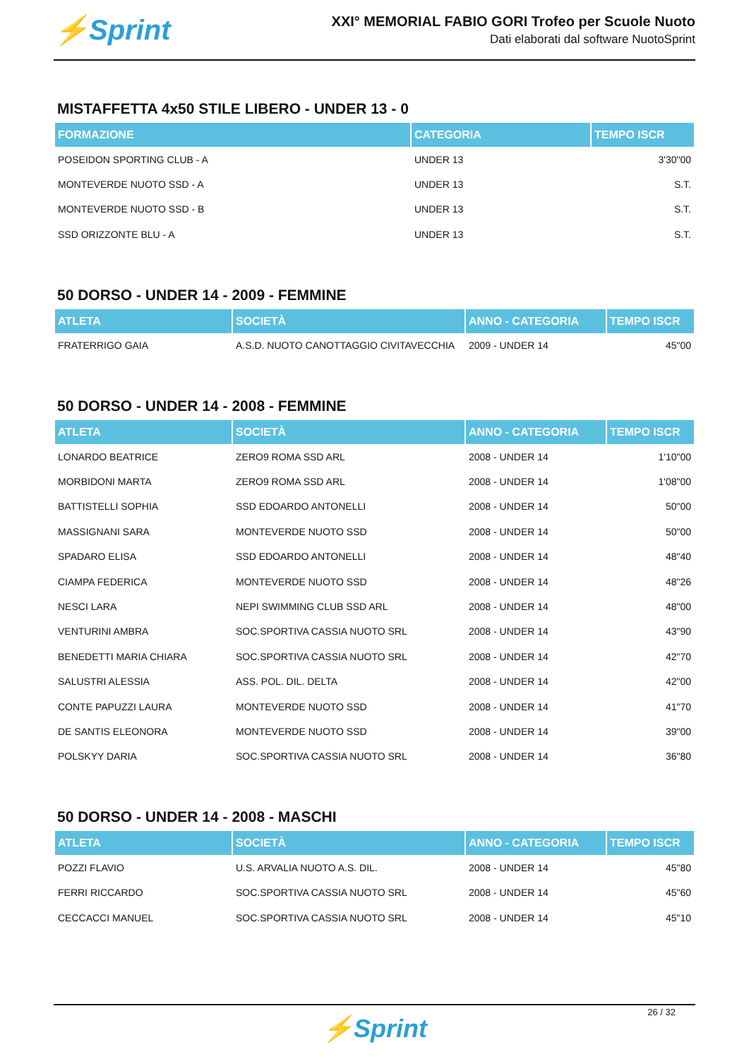⚡Sprint
XXI° MEMORIAL FABIO GORI Trofeo per Scuole Nuoto
Dati elaborati dal software NuotoSprint
MISTAFFETTA 4x50 STILE LIBERO - UNDER 13 - 0
| FORMAZIONE | CATEGORIA | TEMPO ISCR |
| --- | --- | --- |
| POSEIDON SPORTING CLUB - A | UNDER 13 | 3'30"00 |
| MONTEVERDE NUOTO SSD - A | UNDER 13 | S.T. |
| MONTEVERDE NUOTO SSD - B | UNDER 13 | S.T. |
| SSD ORIZZONTE BLU - A | UNDER 13 | S.T. |
50 DORSO - UNDER 14 - 2009 - FEMMINE
| ATLETA | SOCIETÀ | ANNO - CATEGORIA | TEMPO ISCR |
| --- | --- | --- | --- |
| FRATERRIGO GAIA | A.S.D. NUOTO CANOTTAGGIO CIVITAVECCHIA | 2009 - UNDER 14 | 45"00 |
50 DORSO - UNDER 14 - 2008 - FEMMINE
| ATLETA | SOCIETÀ | ANNO - CATEGORIA | TEMPO ISCR |
| --- | --- | --- | --- |
| LONARDO BEATRICE | ZERO9 ROMA SSD ARL | 2008 - UNDER 14 | 1'10"00 |
| MORBIDONI MARTA | ZERO9 ROMA SSD ARL | 2008 - UNDER 14 | 1'08"00 |
| BATTISTELLI SOPHIA | SSD EDOARDO ANTONELLI | 2008 - UNDER 14 | 50"00 |
| MASSIGNANI SARA | MONTEVERDE NUOTO SSD | 2008 - UNDER 14 | 50"00 |
| SPADARO ELISA | SSD EDOARDO ANTONELLI | 2008 - UNDER 14 | 48"40 |
| CIAMPA FEDERICA | MONTEVERDE NUOTO SSD | 2008 - UNDER 14 | 48"26 |
| NESCI LARA | NEPI SWIMMING CLUB SSD ARL | 2008 - UNDER 14 | 48"00 |
| VENTURINI AMBRA | SOC.SPORTIVA CASSIA NUOTO SRL | 2008 - UNDER 14 | 43"90 |
| BENEDETTI MARIA CHIARA | SOC.SPORTIVA CASSIA NUOTO SRL | 2008 - UNDER 14 | 42"70 |
| SALUSTRI ALESSIA | ASS. POL. DIL. DELTA | 2008 - UNDER 14 | 42"00 |
| CONTE PAPUZZI LAURA | MONTEVERDE NUOTO SSD | 2008 - UNDER 14 | 41"70 |
| DE SANTIS ELEONORA | MONTEVERDE NUOTO SSD | 2008 - UNDER 14 | 39"00 |
| POLSKYY DARIA | SOC.SPORTIVA CASSIA NUOTO SRL | 2008 - UNDER 14 | 36"80 |
50 DORSO - UNDER 14 - 2008 - MASCHI
| ATLETA | SOCIETÀ | ANNO - CATEGORIA | TEMPO ISCR |
| --- | --- | --- | --- |
| POZZI FLAVIO | U.S. ARVALIA NUOTO A.S. DIL. | 2008 - UNDER 14 | 45"80 |
| FERRI RICCARDO | SOC.SPORTIVA CASSIA NUOTO SRL | 2008 - UNDER 14 | 45"60 |
| CECCACCI MANUEL | SOC.SPORTIVA CASSIA NUOTO SRL | 2008 - UNDER 14 | 45"10 |
26 / 32
⚡Sprint